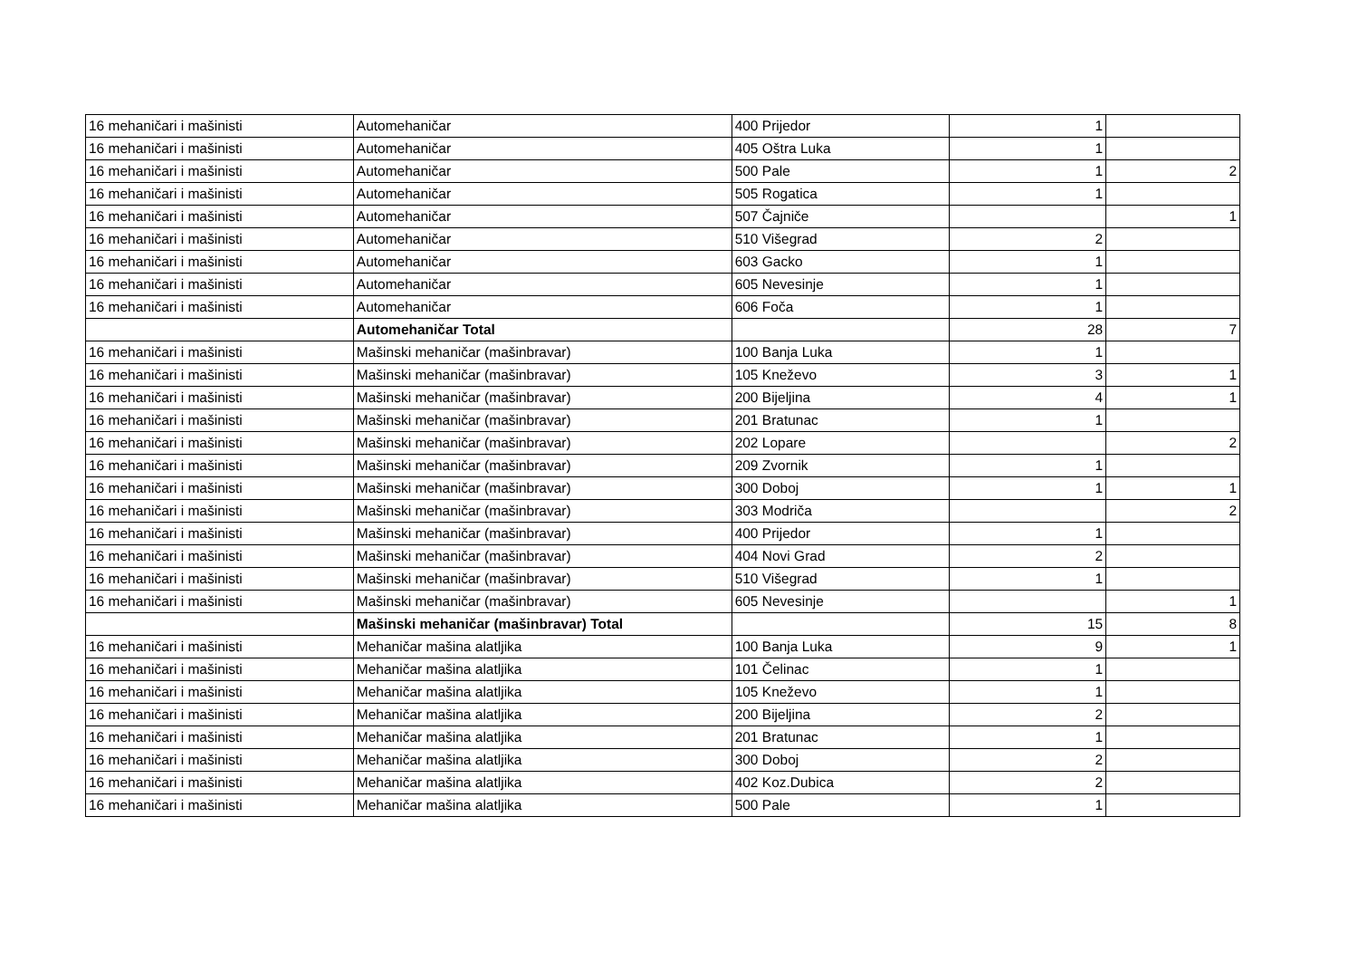| 16 mehaničari i mašinisti | Automehaničar | 400 Prijedor | 1 | |
| 16 mehaničari i mašinisti | Automehaničar | 405 Oštra Luka | 1 | |
| 16 mehaničari i mašinisti | Automehaničar | 500 Pale | 1 | 2 |
| 16 mehaničari i mašinisti | Automehaničar | 505 Rogatica | 1 | |
| 16 mehaničari i mašinisti | Automehaničar | 507 Čajniče | | 1 |
| 16 mehaničari i mašinisti | Automehaničar | 510 Višegrad | 2 | |
| 16 mehaničari i mašinisti | Automehaničar | 603 Gacko | 1 | |
| 16 mehaničari i mašinisti | Automehaničar | 605 Nevesinje | 1 | |
| 16 mehaničari i mašinisti | Automehaničar | 606 Foča | 1 | |
| | Automehaničar Total | | 28 | 7 |
| 16 mehaničari i mašinisti | Mašinski mehaničar (mašinbravar) | 100 Banja Luka | 1 | |
| 16 mehaničari i mašinisti | Mašinski mehaničar (mašinbravar) | 105 Kneževo | 3 | 1 |
| 16 mehaničari i mašinisti | Mašinski mehaničar (mašinbravar) | 200 Bijeljina | 4 | 1 |
| 16 mehaničari i mašinisti | Mašinski mehaničar (mašinbravar) | 201 Bratunac | 1 | |
| 16 mehaničari i mašinisti | Mašinski mehaničar (mašinbravar) | 202 Lopare | | 2 |
| 16 mehaničari i mašinisti | Mašinski mehaničar (mašinbravar) | 209 Zvornik | 1 | |
| 16 mehaničari i mašinisti | Mašinski mehaničar (mašinbravar) | 300 Doboj | 1 | 1 |
| 16 mehaničari i mašinisti | Mašinski mehaničar (mašinbravar) | 303 Modriča | | 2 |
| 16 mehaničari i mašinisti | Mašinski mehaničar (mašinbravar) | 400 Prijedor | 1 | |
| 16 mehaničari i mašinisti | Mašinski mehaničar (mašinbravar) | 404 Novi Grad | 2 | |
| 16 mehaničari i mašinisti | Mašinski mehaničar (mašinbravar) | 510 Višegrad | 1 | |
| 16 mehaničari i mašinisti | Mašinski mehaničar (mašinbravar) | 605 Nevesinje | | 1 |
| | Mašinski mehaničar (mašinbravar) Total | | 15 | 8 |
| 16 mehaničari i mašinisti | Mehaničar mašina alatljika | 100 Banja Luka | 9 | 1 |
| 16 mehaničari i mašinisti | Mehaničar mašina alatljika | 101 Čelinac | 1 | |
| 16 mehaničari i mašinisti | Mehaničar mašina alatljika | 105 Kneževo | 1 | |
| 16 mehaničari i mašinisti | Mehaničar mašina alatljika | 200 Bijeljina | 2 | |
| 16 mehaničari i mašinisti | Mehaničar mašina alatljika | 201 Bratunac | 1 | |
| 16 mehaničari i mašinisti | Mehaničar mašina alatljika | 300 Doboj | 2 | |
| 16 mehaničari i mašinisti | Mehaničar mašina alatljika | 402 Koz.Dubica | 2 | |
| 16 mehaničari i mašinisti | Mehaničar mašina alatljika | 500 Pale | 1 | |